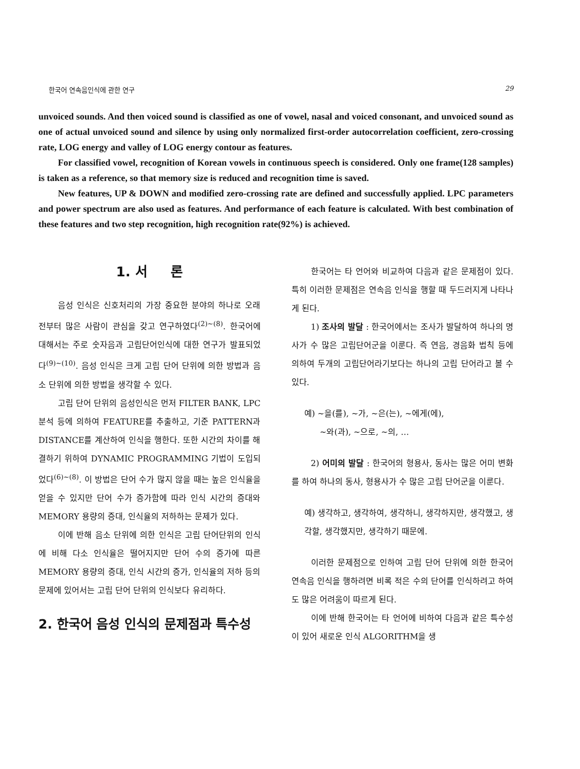한국어 연속음인식에 관한 연구 29
unvoiced sounds. And then voiced sound is classified as one of vowel, nasal and voiced consonant, and unvoiced sound as one of actual unvoiced sound and silence by using only normalized first-order autocorrelation coefficient, zero-crossing rate, LOG energy and valley of LOG energy contour as features.
For classified vowel, recognition of Korean vowels in continuous speech is considered. Only one frame(128 samples) is taken as a reference, so that memory size is reduced and recognition time is saved.
New features, UP & DOWN and modified zero-crossing rate are defined and successfully applied. LPC parameters and power spectrum are also used as features. And performance of each feature is calculated. With best combination of these features and two step recognition, high recognition rate(92%) is achieved.
1. 서 론
음성 인식은 신호처리의 가장 중요한 분야의 하나로 오래전부터 많은 사람이 관심을 갖고 연구하였다<sup>(2)~(8)</sup>. 한국어에 대해서는 주로 숫자음과 고립단어인식에 대한 연구가 발표되었다<sup>(9)~(10)</sup>. 음성 인식은 크게 고립 단어 단위에 의한 방법과 음소 단위에 의한 방법을 생각할 수 있다.
고립 단어 단위의 음성인식은 먼저 FILTER BANK, LPC 분석 등에 의하여 FEATURE를 추출하고, 기준 PATTERN과 DISTANCE를 계산하여 인식을 행한다. 또한 시간의 차이를 해결하기 위하여 DYNAMIC PROGRAMMING 기법이 도입되었다<sup>(6)~(8)</sup>. 이 방법은 단어 수가 많지 않을 때는 높은 인식율을 얻을 수 있지만 단어 수가 증가함에 따라 인식 시간의 증대와 MEMORY 용량의 증대, 인식율의 저하하는 문제가 있다.
이에 반해 음소 단위에 의한 인식은 고립 단어단위의 인식에 비해 다소 인식율은 떨어지지만 단어 수의 증가에 따른 MEMORY 용량의 증대, 인식 시간의 증가, 인식율의 저하 등의 문제에 있어서는 고립 단어 단위의 인식보다 유리하다.
2. 한국어 음성 인식의 문제점과 특수성
한국어는 타 언어와 비교하여 다음과 같은 문제점이 있다. 특히 이러한 문제점은 연속음 인식을 행할 때 두드러지게 나타나게 된다.
1) 조사의 발달 : 한국어에서는 조사가 발달하여 하나의 명사가 수 많은 고립단어군을 이룬다. 즉 연음, 경음화 법칙 등에 의하여 두개의 고립단어라기보다는 하나의 고립 단어라고 볼 수 있다.
예) ~을(를), ~가, ~은(는), ~에게(에),
~와(과), ~으로, ~의, …
2) 어미의 발달 : 한국어의 형용사, 동사는 많은 어미 변화를 하여 하나의 동사, 형용사가 수 많은 고립 단어군을 이룬다.
예) 생각하고, 생각하여, 생각하니, 생각하지만, 생각했고, 생각할, 생각했지만, 생각하기 때문에.
이러한 문제점으로 인하여 고립 단어 단위에 의한 한국어 연속음 인식을 행하려면 비록 적은 수의 단어를 인식하려고 하여도 많은 어려움이 따르게 된다.
이에 반해 한국어는 타 언어에 비하여 다음과 같은 특수성이 있어 새로운 인식 ALGORITHM을 생